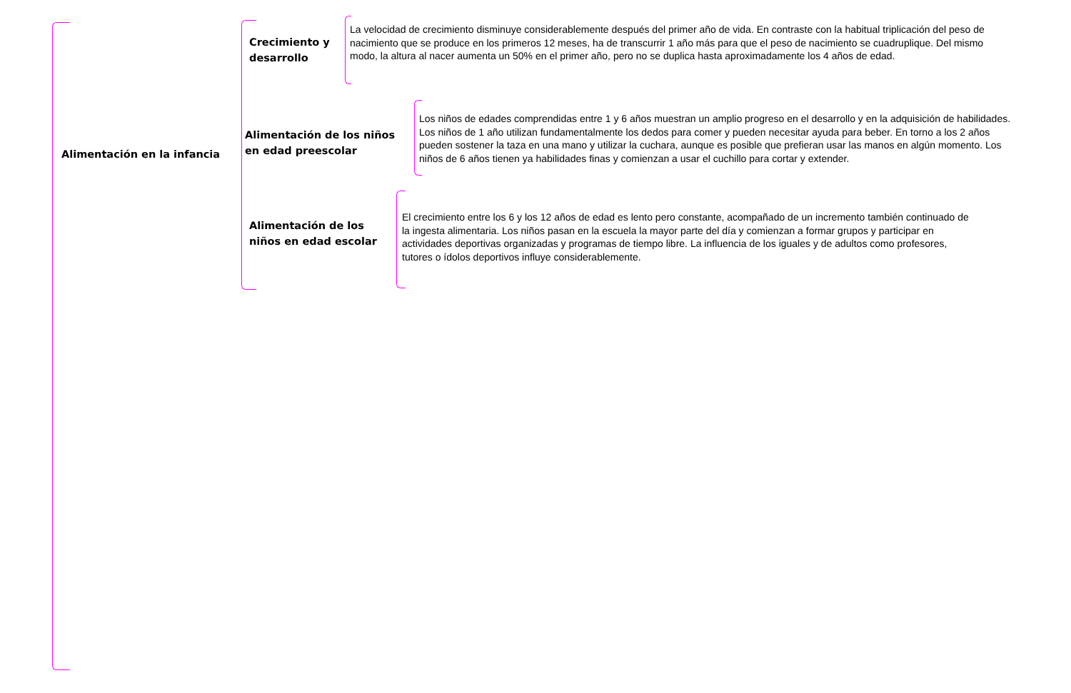Alimentación en la infancia
Crecimiento y desarrollo
La velocidad de crecimiento disminuye considerablemente después del primer año de vida. En contraste con la habitual triplicación del peso de nacimiento que se produce en los primeros 12 meses, ha de transcurrir 1 año más para que el peso de nacimiento se cuadruplique. Del mismo modo, la altura al nacer aumenta un 50% en el primer año, pero no se duplica hasta aproximadamente los 4 años de edad.
Alimentación de los niños en edad preescolar
Los niños de edades comprendidas entre 1 y 6 años muestran un amplio progreso en el desarrollo y en la adquisición de habilidades. Los niños de 1 año utilizan fundamentalmente los dedos para comer y pueden necesitar ayuda para beber. En torno a los 2 años pueden sostener la taza en una mano y utilizar la cuchara, aunque es posible que prefieran usar las manos en algún momento. Los niños de 6 años tienen ya habilidades finas y comienzan a usar el cuchillo para cortar y extender.
Alimentación de los niños en edad escolar
El crecimiento entre los 6 y los 12 años de edad es lento pero constante, acompañado de un incremento también continuado de la ingesta alimentaria. Los niños pasan en la escuela la mayor parte del día y comienzan a formar grupos y participar en actividades deportivas organizadas y programas de tiempo libre. La influencia de los iguales y de adultos como profesores, tutores o ídolos deportivos influye considerablemente.